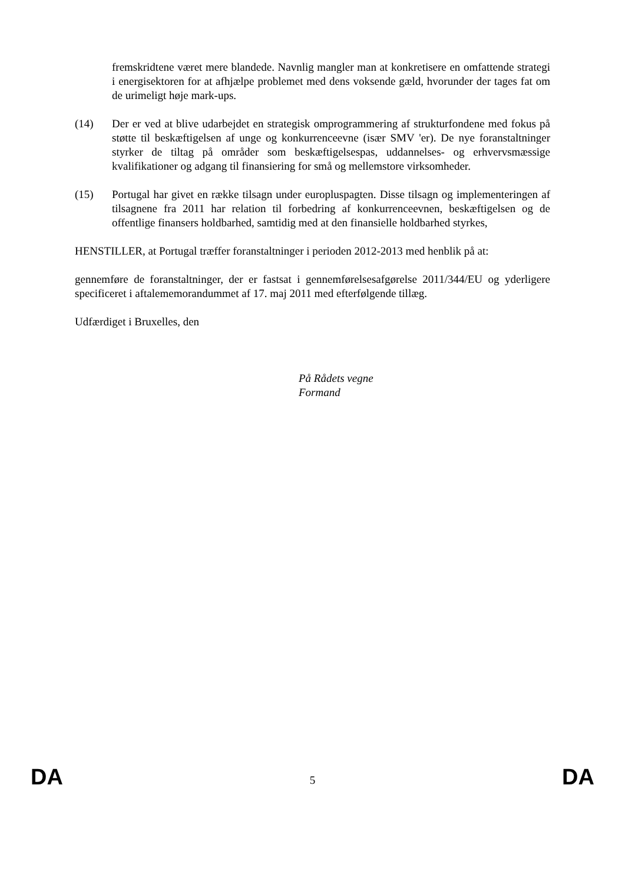fremskridtene været mere blandede. Navnlig mangler man at konkretisere en omfattende strategi i energisektoren for at afhjælpe problemet med dens voksende gæld, hvorunder der tages fat om de urimeligt høje mark-ups.
(14) Der er ved at blive udarbejdet en strategisk omprogrammering af strukturfondene med fokus på støtte til beskæftigelsen af unge og konkurrenceevne (især SMV 'er). De nye foranstaltninger styrker de tiltag på områder som beskæftigelsespas, uddannelses- og erhvervsmæssige kvalifikationer og adgang til finansiering for små og mellemstore virksomheder.
(15) Portugal har givet en række tilsagn under europluspagten. Disse tilsagn og implementeringen af tilsagnene fra 2011 har relation til forbedring af konkurrenceevnen, beskæftigelsen og de offentlige finansers holdbarhed, samtidig med at den finansielle holdbarhed styrkes,
HENSTILLER, at Portugal træffer foranstaltninger i perioden 2012-2013 med henblik på at:
gennemføre de foranstaltninger, der er fastsat i gennemførelsesafgørelse 2011/344/EU og yderligere specificeret i aftalememorandummet af 17. maj 2011 med efterfølgende tillæg.
Udfærdiget i Bruxelles, den
På Rådets vegne
Formand
DA 5 DA